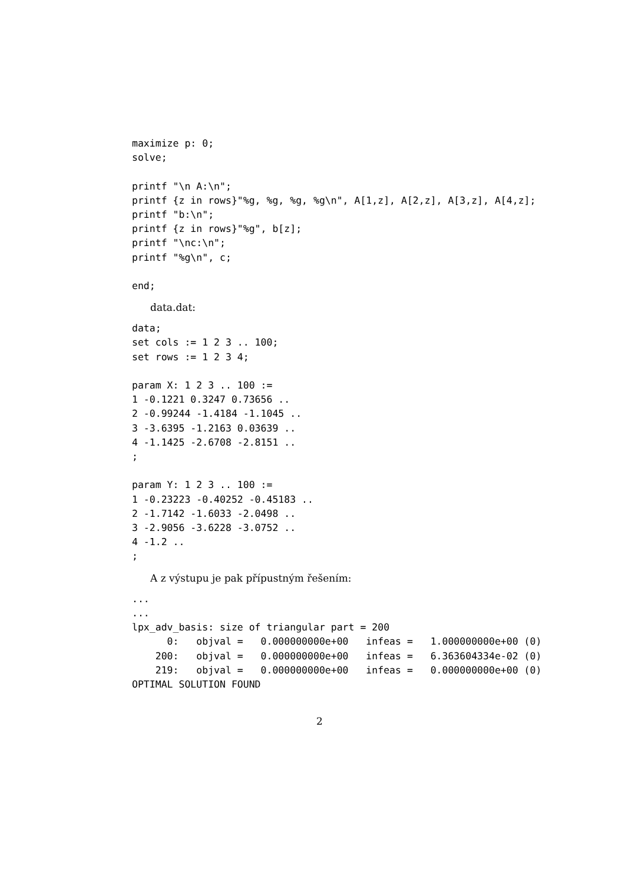maximize p: 0;
solve;

printf "\n A:\n";
printf {z in rows}"%g, %g, %g, %g\n", A[1,z], A[2,z], A[3,z], A[4,z];
printf "b:\n";
printf {z in rows}"%g", b[z];
printf "\nc:\n";
printf "%g\n", c;

end;
data.dat:
data;
set cols := 1 2 3 .. 100;
set rows := 1 2 3 4;

param X: 1 2 3 .. 100 :=
1 -0.1221 0.3247 0.73656 ..
2 -0.99244 -1.4184 -1.1045 ..
3 -3.6395 -1.2163 0.03639 ..
4 -1.1425 -2.6708 -2.8151 ..
;

param Y: 1 2 3 .. 100 :=
1 -0.23223 -0.40252 -0.45183 ..
2 -1.7142 -1.6033 -2.0498 ..
3 -2.9056 -3.6228 -3.0752 ..
4 -1.2 ..
;
A z výstupu je pak přípustným řešením:
...
...
lpx_adv_basis: size of triangular part = 200
      0:   objval =   0.000000000e+00   infeas =   1.000000000e+00 (0)
    200:   objval =   0.000000000e+00   infeas =   6.363604334e-02 (0)
    219:   objval =   0.000000000e+00   infeas =   0.000000000e+00 (0)
OPTIMAL SOLUTION FOUND
2